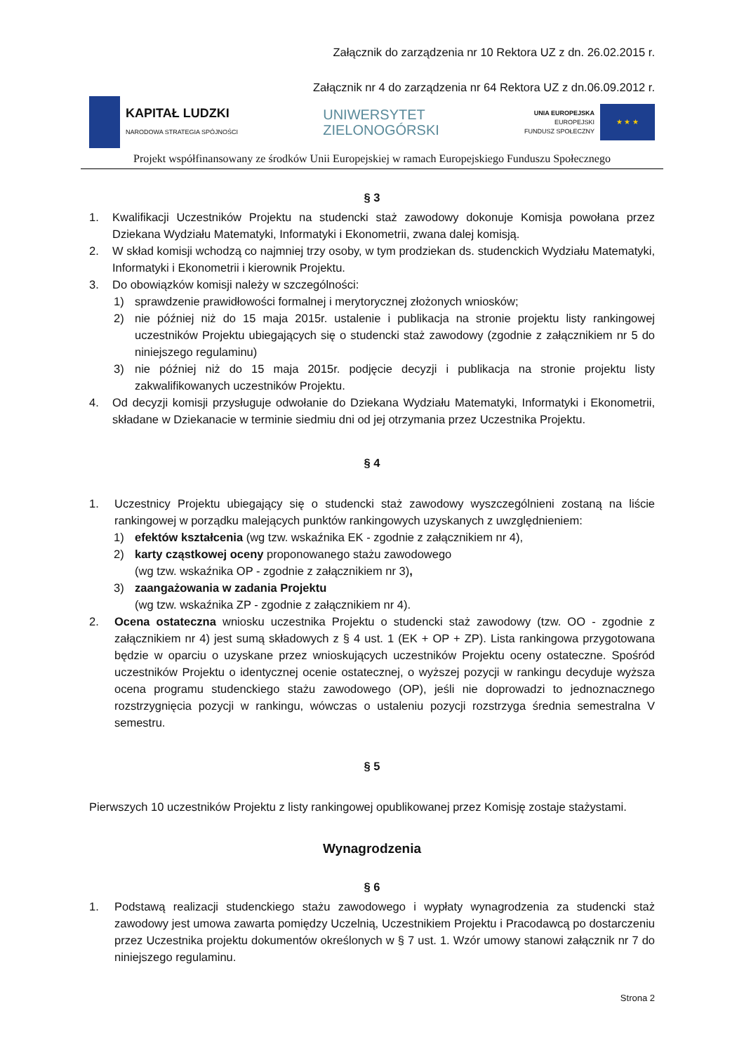Załącznik do zarządzenia nr 10 Rektora UZ z dn. 26.02.2015 r.
Załącznik nr 4 do zarządzenia nr 64 Rektora UZ z dn.06.09.2012 r.
KAPITAŁ LUDZKI
NARODOWA STRATEGIA SPÓJNOŚCI
UNIWERSYTET
ZIELONOGÓRSKI
UNIA EUROPEJSKA
EUROPEJSKI
FUNDUSZ SPOŁECZNY
★ ★ ★
Projekt współfinansowany ze środków Unii Europejskiej w ramach Europejskiego Funduszu Społecznego
§ 3
1. Kwalifikacji Uczestników Projektu na studencki staż zawodowy dokonuje Komisja powołana przez Dziekana Wydziału Matematyki, Informatyki i Ekonometrii, zwana dalej komisją.
2. W skład komisji wchodzą co najmniej trzy osoby, w tym prodziekan ds. studenckich Wydziału Matematyki, Informatyki i Ekonometrii i kierownik Projektu.
3. Do obowiązków komisji należy w szczególności:
1) sprawdzenie prawidłowości formalnej i merytorycznej złożonych wniosków;
2) nie później niż do 15 maja 2015r. ustalenie i publikacja na stronie projektu listy rankingowej uczestników Projektu ubiegających się o studencki staż zawodowy (zgodnie z załącznikiem nr 5 do niniejszego regulaminu)
3) nie później niż do 15 maja 2015r. podjęcie decyzji i publikacja na stronie projektu listy zakwalifikowanych uczestników Projektu.
4. Od decyzji komisji przysługuje odwołanie do Dziekana Wydziału Matematyki, Informatyki i Ekonometrii, składane w Dziekanacie w terminie siedmiu dni od jej otrzymania przez Uczestnika Projektu.
§ 4
1. Uczestnicy Projektu ubiegający się o studencki staż zawodowy wyszczególnieni zostaną na liście rankingowej w porządku malejących punktów rankingowych uzyskanych z uwzględnieniem:
1) efektów kształcenia (wg tzw. wskaźnika EK - zgodnie z załącznikiem nr 4),
2) karty cząstkowej oceny proponowanego stażu zawodowego
(wg tzw. wskaźnika OP - zgodnie z załącznikiem nr 3),
3) zaangażowania w zadania Projektu
(wg tzw. wskaźnika ZP - zgodnie z załącznikiem nr 4).
2. Ocena ostateczna wniosku uczestnika Projektu o studencki staż zawodowy (tzw. OO - zgodnie z załącznikiem nr 4) jest sumą składowych z § 4 ust. 1 (EK + OP + ZP). Lista rankingowa przygotowana będzie w oparciu o uzyskane przez wnioskujących uczestników Projektu oceny ostateczne. Spośród uczestników Projektu o identycznej ocenie ostatecznej, o wyższej pozycji w rankingu decyduje wyższa ocena programu studenckiego stażu zawodowego (OP), jeśli nie doprowadzi to jednoznacznego rozstrzygnięcia pozycji w rankingu, wówczas o ustaleniu pozycji rozstrzyga średnia semestralna V semestru.
§ 5
Pierwszych 10 uczestników Projektu z listy rankingowej opublikowanej przez Komisję zostaje stażystami.
Wynagrodzenia
§ 6
1. Podstawą realizacji studenckiego stażu zawodowego i wypłaty wynagrodzenia za studencki staż zawodowy jest umowa zawarta pomiędzy Uczelnią, Uczestnikiem Projektu i Pracodawcą po dostarczeniu przez Uczestnika projektu dokumentów określonych w § 7 ust. 1. Wzór umowy stanowi załącznik nr 7 do niniejszego regulaminu.
Strona 2